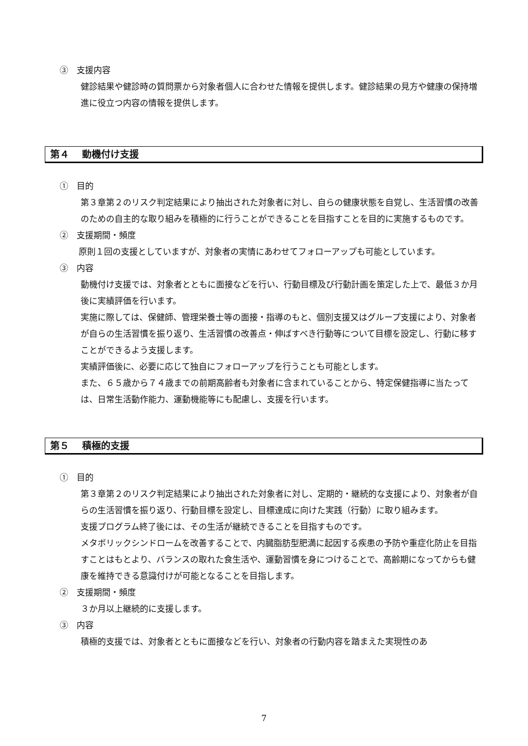③　支援内容
健診結果や健診時の質問票から対象者個人に合わせた情報を提供します。健診結果の見方や健康の保持増進に役立つ内容の情報を提供します。
第４　 動機付け支援
①　目的
第３章第２のリスク判定結果により抽出された対象者に対し、自らの健康状態を自覚し、生活習慣の改善のための自主的な取り組みを積極的に行うことができることを目指すことを目的に実施するものです。
②　支援期間・頻度
原則１回の支援としていますが、対象者の実情にあわせてフォローアップも可能としています。
③　内容
動機付け支援では、対象者とともに面接などを行い、行動目標及び行動計画を策定した上で、最低３か月後に実績評価を行います。
実施に際しては、保健師、管理栄養士等の面接・指導のもと、個別支援又はグループ支援により、対象者が自らの生活習慣を振り返り、生活習慣の改善点・伸ばすべき行動等について目標を設定し、行動に移すことができるよう支援します。
実績評価後に、必要に応じて独自にフォローアップを行うことも可能とします。
また、６５歳から７４歳までの前期高齢者も対象者に含まれていることから、特定保健指導に当たっては、日常生活動作能力、運動機能等にも配慮し、支援を行います。
第５　 積極的支援
①　目的
第３章第２のリスク判定結果により抽出された対象者に対し、定期的・継続的な支援により、対象者が自らの生活習慣を振り返り、行動目標を設定し、目標達成に向けた実践（行動）に取り組みます。
支援プログラム終了後には、その生活が継続できることを目指すものです。
メタボリックシンドロームを改善することで、内臓脂肪型肥満に起因する疾患の予防や重症化防止を目指すことはもとより、バランスの取れた食生活や、運動習慣を身につけることで、高齢期になってからも健康を維持できる意識付けが可能となることを目指します。
②　支援期間・頻度
３か月以上継続的に支援します。
③　内容
積極的支援では、対象者とともに面接などを行い、対象者の行動内容を踏まえた実現性のあ
7